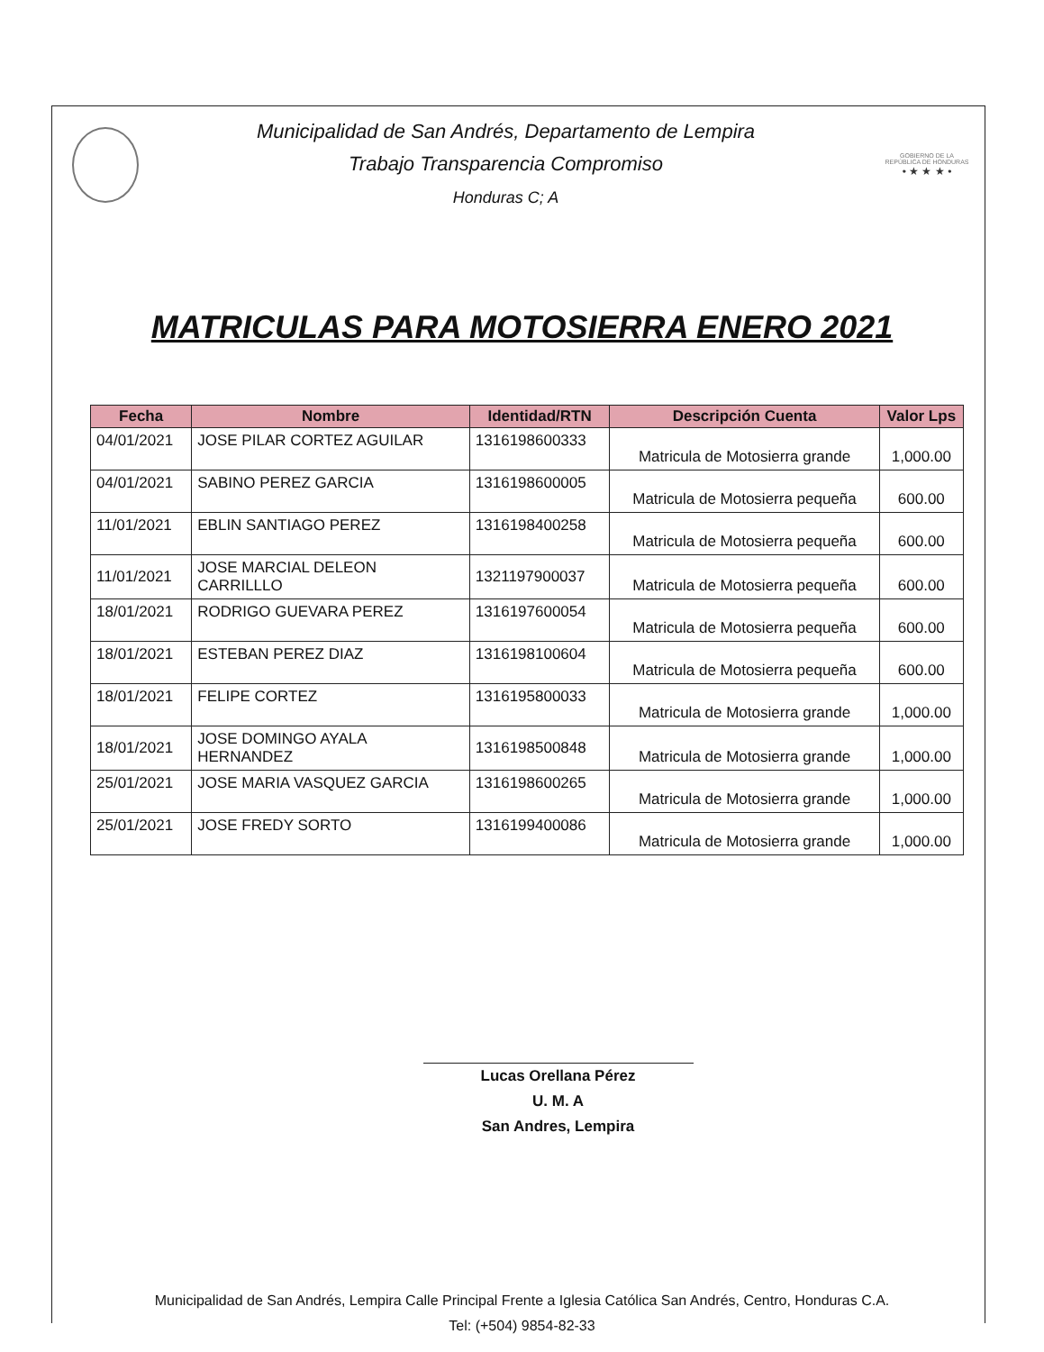Municipalidad de San Andrés, Departamento de Lempira
Trabajo Transparencia Compromiso
Honduras C; A
GOBIERNO DE LA
REPÚBLICA DE HONDURAS
• ★ ★ ★ •
MATRICULAS PARA MOTOSIERRA ENERO 2021
| Fecha | Nombre | Identidad/RTN | Descripción Cuenta | Valor Lps |
| --- | --- | --- | --- | --- |
| 04/01/2021 | JOSE PILAR CORTEZ AGUILAR | 1316198600333 | Matricula de Motosierra grande | 1,000.00 |
| 04/01/2021 | SABINO PEREZ GARCIA | 1316198600005 | Matricula de Motosierra pequeña | 600.00 |
| 11/01/2021 | EBLIN SANTIAGO PEREZ | 1316198400258 | Matricula de Motosierra pequeña | 600.00 |
| 11/01/2021 | JOSE MARCIAL DELEON CARRILLLO | 1321197900037 | Matricula de Motosierra pequeña | 600.00 |
| 18/01/2021 | RODRIGO GUEVARA PEREZ | 1316197600054 | Matricula de Motosierra pequeña | 600.00 |
| 18/01/2021 | ESTEBAN PEREZ DIAZ | 1316198100604 | Matricula de Motosierra pequeña | 600.00 |
| 18/01/2021 | FELIPE CORTEZ | 1316195800033 | Matricula de Motosierra grande | 1,000.00 |
| 18/01/2021 | JOSE DOMINGO AYALA HERNANDEZ | 1316198500848 | Matricula de Motosierra grande | 1,000.00 |
| 25/01/2021 | JOSE MARIA VASQUEZ GARCIA | 1316198600265 | Matricula de Motosierra grande | 1,000.00 |
| 25/01/2021 | JOSE FREDY SORTO | 1316199400086 | Matricula de Motosierra grande | 1,000.00 |
Lucas Orellana Pérez
U. M. A
San Andres, Lempira
Municipalidad de San Andrés, Lempira Calle Principal Frente a Iglesia Católica San Andrés, Centro, Honduras C.A.
Tel: (+504) 9854-82-33